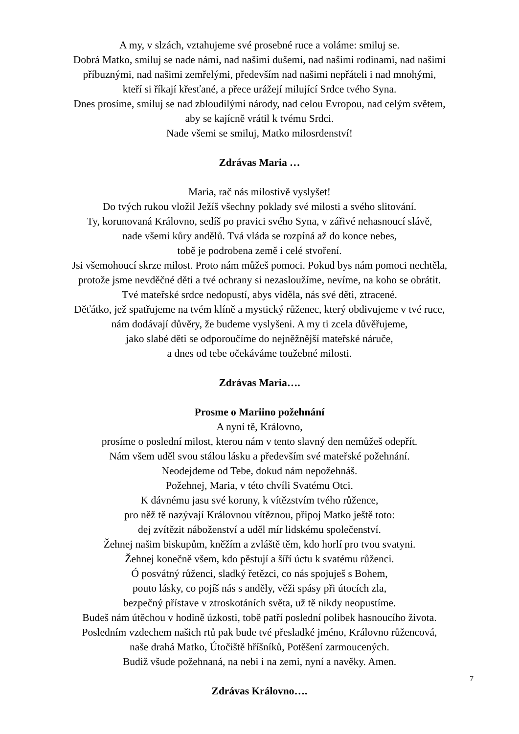A my, v slzách, vztahujeme své prosebné ruce a voláme: smiluj se.
Dobrá Matko, smiluj se nade námi, nad našimi dušemi, nad našimi rodinami, nad našimi
příbuznými, nad našimi zemřelými, především nad našimi nepřáteli i nad mnohými,
kteří si říkají křesťané, a přece urážejí milující Srdce tvého Syna.
Dnes prosíme, smiluj se nad zbloudilými národy, nad celou Evropou, nad celým světem,
aby se kajícně vrátil k tvému Srdci.
Nade všemi se smiluj, Matko milosrdenství!
Zdrávas Maria …
Maria, rač nás milostivě vyslyšet!
Do tvých rukou vložil Ježíš všechny poklady své milosti a svého slitování.
Ty, korunovaná Královno, sedíš po pravici svého Syna, v zářivé nehasnoucí slávě,
nade všemi kůry andělů. Tvá vláda se rozpíná až do konce nebes,
tobě je podrobena země i celé stvoření.
Jsi všemohoucí skrze milost. Proto nám můžeš pomoci. Pokud bys nám pomoci nechtěla,
protože jsme nevděčné děti a tvé ochrany si nezasloužíme, nevíme, na koho se obrátit.
Tvé mateřské srdce nedopustí, abys viděla, nás své děti, ztracené.
Děťátko, jež spatřujeme na tvém klíně a mystický růženec, který obdivujeme v tvé ruce,
nám dodávají důvěry, že budeme vyslyšeni. A my ti zcela důvěřujeme,
jako slabé děti se odporoučíme do nejněžnější mateřské náruče,
a dnes od tebe očekáváme toužebné milosti.
Zdrávas Maria….
Prosme o Mariino požehnání
A nyní tě, Královno,
prosíme o poslední milost, kterou nám v tento slavný den nemůžeš odepřít.
Nám všem uděl svou stálou lásku a především své mateřské požehnání.
Neodejdeme od Tebe, dokud nám nepožehnáš.
Požehnej, Maria, v této chvíli Svatému Otci.
K dávnému jasu své koruny, k vítězstvím tvého růžence,
pro něž tě nazývají Královnou vítěznou, připoj Matko ještě toto:
dej zvítězit náboženství a uděl mír lidskému společenství.
Žehnej našim biskupům, kněžím a zvláště těm, kdo horlí pro tvou svatyni.
Žehnej konečně všem, kdo pěstují a šíří úctu k svatému růženci.
Ó posvátný růženci, sladký řetězci, co nás spojuješ s Bohem,
pouto lásky, co pojíš nás s anděly, věži spásy při útocích zla,
bezpečný přístave v ztroskotáních světa, už tě nikdy neopustíme.
Budeš nám útěchou v hodině úzkosti, tobě patří poslední polibek hasnoucího života.
Posledním vzdechem našich rtů pak bude tvé přesladké jméno, Královno růžencová,
naše drahá Matko, Útočiště hříšníků, Potěšení zarmoucených.
Budiž všude požehnaná, na nebi i na zemi, nyní a navěky. Amen.
Zdrávas Královno….
7